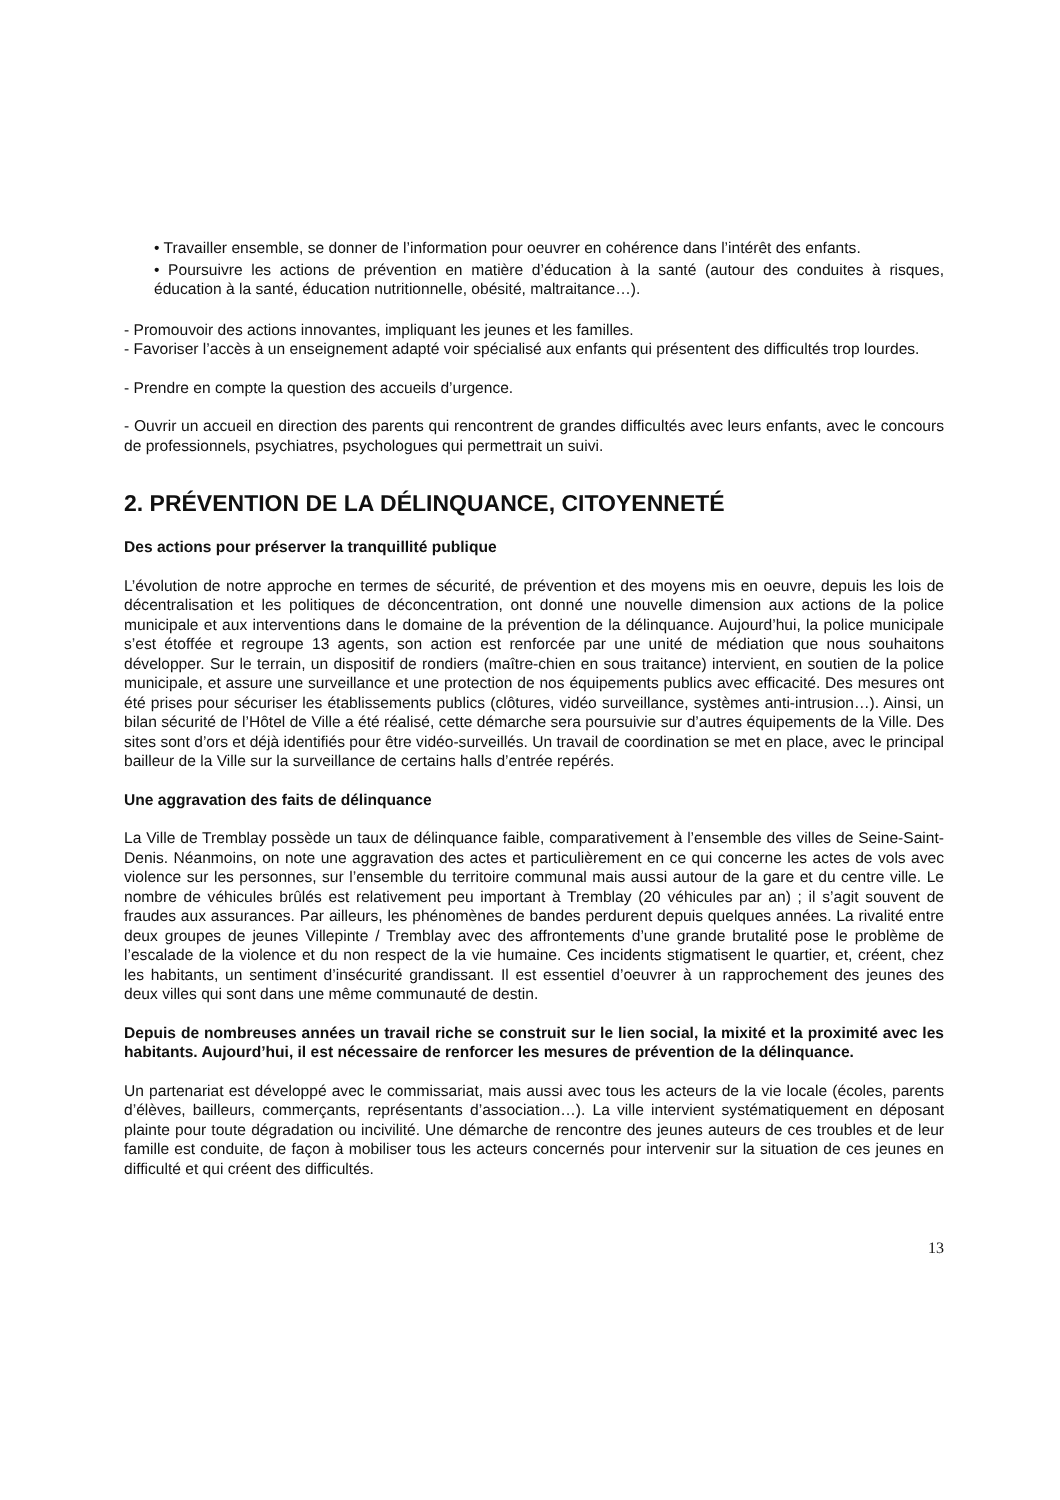• Travailler ensemble, se donner de l’information pour oeuvrer en cohérence dans l’intérêt des enfants.
• Poursuivre les actions de prévention en matière d’éducation à la santé (autour des conduites à risques, éducation à la santé, éducation nutritionnelle, obésité, maltraitance…).
- Promouvoir des actions innovantes, impliquant les jeunes et les familles.
- Favoriser l’accès à un enseignement adapté voir spécialisé aux enfants qui présentent des difficultés trop lourdes.
- Prendre en compte la question des accueils d’urgence.
- Ouvrir un accueil en direction des parents qui rencontrent de grandes difficultés avec leurs enfants, avec le concours de professionnels, psychiatres, psychologues qui permettrait un suivi.
2. PRÉVENTION DE LA DÉLINQUANCE, CITOYENNETÉ
Des actions pour préserver la tranquillité publique
L’évolution de notre approche en termes de sécurité, de prévention et des moyens mis en oeuvre, depuis les lois de décentralisation et les politiques de déconcentration, ont donné une nouvelle dimension aux actions de la police municipale et aux interventions dans le domaine de la prévention de la délinquance. Aujourd’hui, la police municipale s’est étoffée et regroupe 13 agents, son action est renforcée par une unité de médiation que nous souhaitons développer. Sur le terrain, un dispositif de rondiers (maître-chien en sous traitance) intervient, en soutien de la police municipale, et assure une surveillance et une protection de nos équipements publics avec efficacité. Des mesures ont été prises pour sécuriser les établissements publics (clôtures, vidéo surveillance, systèmes anti-intrusion…). Ainsi, un bilan sécurité de l’Hôtel de Ville a été réalisé, cette démarche sera poursuivie sur d’autres équipements de la Ville. Des sites sont d’ors et déjà identifiés pour être vidéo-surveillés. Un travail de coordination se met en place, avec le principal bailleur de la Ville sur la surveillance de certains halls d’entrée repérés.
Une aggravation des faits de délinquance
La Ville de Tremblay possède un taux de délinquance faible, comparativement à l’ensemble des villes de Seine-Saint-Denis. Néanmoins, on note une aggravation des actes et particulièrement en ce qui concerne les actes de vols avec violence sur les personnes, sur l’ensemble du territoire communal mais aussi autour de la gare et du centre ville. Le nombre de véhicules brûlés est relativement peu important à Tremblay (20 véhicules par an) ; il s’agit souvent de fraudes aux assurances. Par ailleurs, les phénomènes de bandes perdurent depuis quelques années. La rivalité entre deux groupes de jeunes Villepinte / Tremblay avec des affrontements d’une grande brutalité pose le problème de l’escalade de la violence et du non respect de la vie humaine. Ces incidents stigmatisent le quartier, et, créent, chez les habitants, un sentiment d’insécurité grandissant. Il est essentiel d’oeuvrer à un rapprochement des jeunes des deux villes qui sont dans une même communauté de destin.
Depuis de nombreuses années un travail riche se construit sur le lien social, la mixité et la proximité avec les habitants. Aujourd’hui, il est nécessaire de renforcer les mesures de prévention de la délinquance.
Un partenariat est développé avec le commissariat, mais aussi avec tous les acteurs de la vie locale (écoles, parents d’élèves, bailleurs, commerçants, représentants d’association…). La ville intervient systématiquement en déposant plainte pour toute dégradation ou incivilité. Une démarche de rencontre des jeunes auteurs de ces troubles et de leur famille est conduite, de façon à mobiliser tous les acteurs concernés pour intervenir sur la situation de ces jeunes en difficulté et qui créent des difficultés.
13